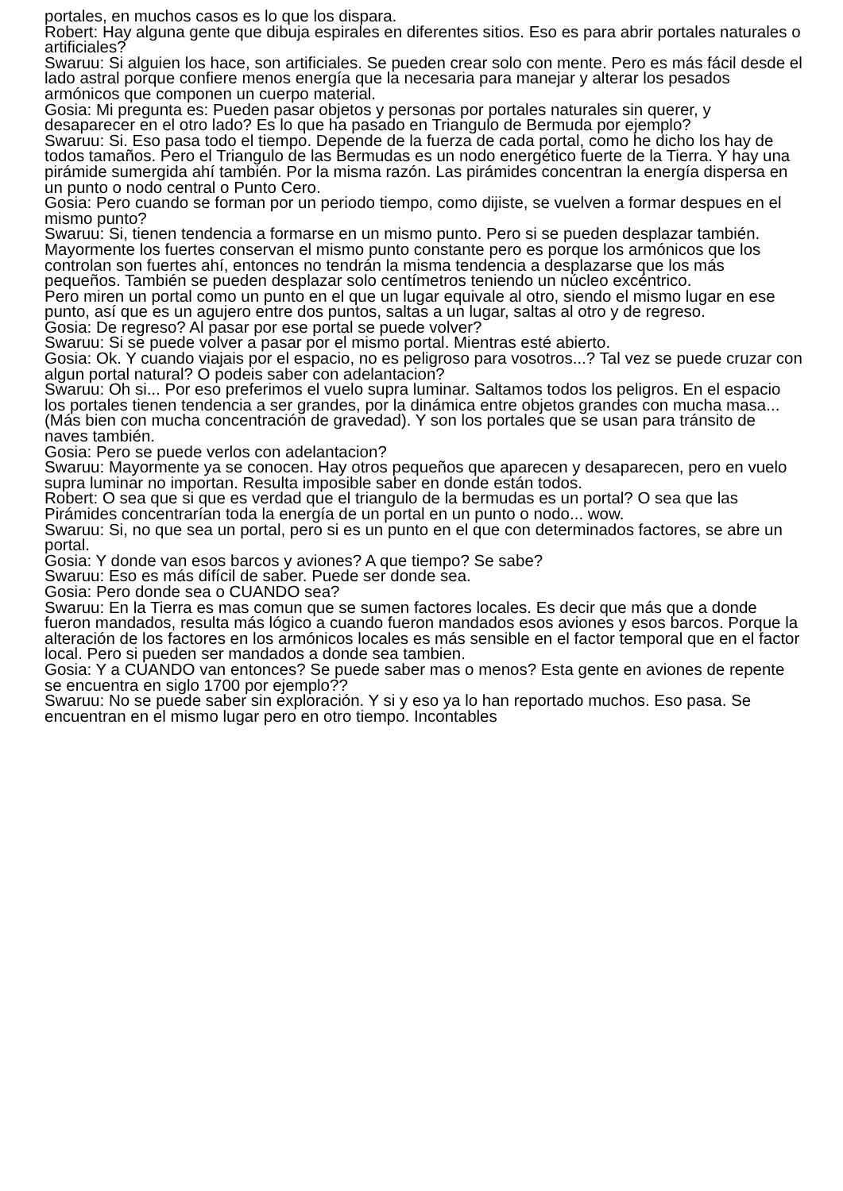portales, en muchos casos es lo que los dispara.
Robert: Hay alguna gente que dibuja espirales en diferentes sitios. Eso es para abrir portales naturales o artificiales?
Swaruu: Si alguien los hace, son artificiales. Se pueden crear solo con mente. Pero es más fácil desde el lado astral porque confiere menos energía que la necesaria para manejar y alterar los pesados armónicos que componen un cuerpo material.
Gosia: Mi pregunta es: Pueden pasar objetos y personas por portales naturales sin querer, y desaparecer en el otro lado? Es lo que ha pasado en Triangulo de Bermuda por ejemplo?
Swaruu: Si. Eso pasa todo el tiempo. Depende de la fuerza de cada portal, como he dicho los hay de todos tamaños. Pero el Triangulo de las Bermudas es un nodo energético fuerte de la Tierra. Y hay una pirámide sumergida ahí también. Por la misma razón. Las pirámides concentran la energía dispersa en un punto o nodo central o Punto Cero.
Gosia: Pero cuando se forman por un periodo tiempo, como dijiste, se vuelven a formar despues en el mismo punto?
Swaruu: Si, tienen tendencia a formarse en un mismo punto. Pero si se pueden desplazar también. Mayormente los fuertes conservan el mismo punto constante pero es porque los armónicos que los controlan son fuertes ahí, entonces no tendrán la misma tendencia a desplazarse que los más pequeños. También se pueden desplazar solo centímetros teniendo un núcleo excéntrico.
Pero miren un portal como un punto en el que un lugar equivale al otro, siendo el mismo lugar en ese punto, así que es un agujero entre dos puntos, saltas a un lugar, saltas al otro y de regreso.
Gosia: De regreso? Al pasar por ese portal se puede volver?
Swaruu: Si se puede volver a pasar por el mismo portal. Mientras esté abierto.
Gosia: Ok. Y cuando viajais por el espacio, no es peligroso para vosotros...? Tal vez se puede cruzar con algun portal natural? O podeis saber con adelantacion?
Swaruu: Oh si... Por eso preferimos el vuelo supra luminar. Saltamos todos los peligros. En el espacio los portales tienen tendencia a ser grandes, por la dinámica entre objetos grandes con mucha masa... (Más bien con mucha concentración de gravedad). Y son los portales que se usan para tránsito de naves también.
Gosia: Pero se puede verlos con adelantacion?
Swaruu: Mayormente ya se conocen. Hay otros pequeños que aparecen y desaparecen, pero en vuelo supra luminar no importan. Resulta imposible saber en donde están todos.
Robert: O sea que si que es verdad que el triangulo de la bermudas es un portal? O sea que las Pirámides concentrarían toda la energía de un portal en un punto o nodo... wow.
Swaruu: Si, no que sea un portal, pero si es un punto en el que con determinados factores, se abre un portal.
Gosia: Y donde van esos barcos y aviones? A que tiempo? Se sabe?
Swaruu: Eso es más difícil de saber. Puede ser donde sea.
Gosia: Pero donde sea o CUANDO sea?
Swaruu: En la Tierra es mas comun que se sumen factores locales. Es decir que más que a donde fueron mandados, resulta más lógico a cuando fueron mandados esos aviones y esos barcos. Porque la alteración de los factores en los armónicos locales es más sensible en el factor temporal que en el factor local. Pero si pueden ser mandados a donde sea tambien.
Gosia: Y a CUANDO van entonces? Se puede saber mas o menos? Esta gente en aviones de repente se encuentra en siglo 1700 por ejemplo??
Swaruu: No se puede saber sin exploración. Y si y eso ya lo han reportado muchos. Eso pasa. Se encuentran en el mismo lugar pero en otro tiempo. Incontables